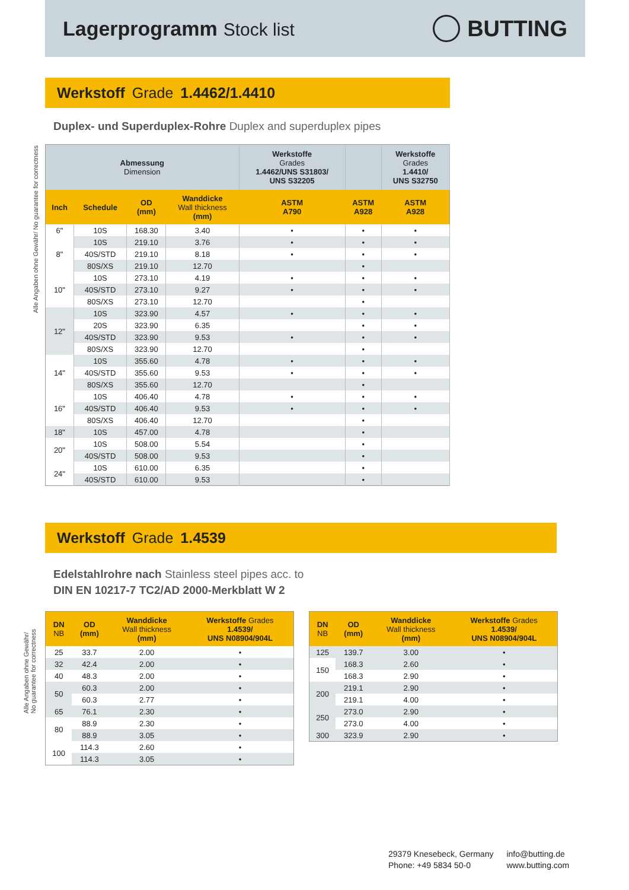Lagerprogramm Stock list
BUTTING
Werkstoff Grade 1.4462/1.4410
Duplex- und Superduplex-Rohre Duplex and superduplex pipes
Alle Angaben ohne Gewähr/ No guarantee for correctness
| Abmessung Dimension | | | | Werkstoffe Grades 1.4462/UNS S31803/ UNS S32205 | | Werkstoffe Grades 1.4410/ UNS S32750 |
| Inch | Schedule | OD (mm) | Wanddicke Wall thickness (mm) | ASTM A790 | ASTM A928 | ASTM A928 |
| 6" | 10S | 168.30 | 3.40 | • | • | • |
| 8" | 10S | 219.10 | 3.76 | • | • | • |
| | 40S/STD | 219.10 | 8.18 | • | • | • |
| | 80S/XS | 219.10 | 12.70 | | • | |
| 10" | 10S | 273.10 | 4.19 | • | • | • |
| | 40S/STD | 273.10 | 9.27 | • | • | • |
| | 80S/XS | 273.10 | 12.70 | | • | |
| 12" | 10S | 323.90 | 4.57 | • | • | • |
| | 20S | 323.90 | 6.35 | | • | • |
| | 40S/STD | 323.90 | 9.53 | • | • | • |
| | 80S/XS | 323.90 | 12.70 | | • | |
| 14" | 10S | 355.60 | 4.78 | • | • | • |
| | 40S/STD | 355.60 | 9.53 | • | • | • |
| | 80S/XS | 355.60 | 12.70 | | • | |
| 16" | 10S | 406.40 | 4.78 | • | • | • |
| | 40S/STD | 406.40 | 9.53 | • | • | • |
| | 80S/XS | 406.40 | 12.70 | | • | |
| 18" | 10S | 457.00 | 4.78 | | • | |
| 20" | 10S | 508.00 | 5.54 | | • | |
| | 40S/STD | 508.00 | 9.53 | | • | |
| 24" | 10S | 610.00 | 6.35 | | • | |
| | 40S/STD | 610.00 | 9.53 | | • | |
Werkstoff Grade 1.4539
Edelstahlrohre nach Stainless steel pipes acc. to
DIN EN 10217-7 TC2/AD 2000-Merkblatt W 2
Alle Angaben ohne Gewähr/
No guarantee for correctness
| DN NB | OD (mm) | Wanddicke Wall thickness (mm) | Werkstoffe Grades 1.4539/ UNS N08904/904L |
| --- | --- | --- | --- |
| 25 | 33.7 | 2.00 | • |
| 32 | 42.4 | 2.00 | • |
| 40 | 48.3 | 2.00 | • |
| 50 | 60.3 | 2.00 | • |
| | 60.3 | 2.77 | • |
| 65 | 76.1 | 2.30 | • |
| 80 | 88.9 | 2.30 | • |
| | 88.9 | 3.05 | • |
| 100 | 114.3 | 2.60 | • |
| | 114.3 | 3.05 | • |
| DN NB | OD (mm) | Wanddicke Wall thickness (mm) | Werkstoffe Grades 1.4539/ UNS N08904/904L |
| --- | --- | --- | --- |
| 125 | 139.7 | 3.00 | • |
| 150 | 168.3 | 2.60 | • |
| | 168.3 | 2.90 | • |
| 200 | 219.1 | 2.90 | • |
| | 219.1 | 4.00 | • |
| 250 | 273.0 | 2.90 | • |
| | 273.0 | 4.00 | • |
| 300 | 323.9 | 2.90 | • |
29379 Knesebeck, Germany
Phone: +49 5834 50-0
info@butting.de
www.butting.com